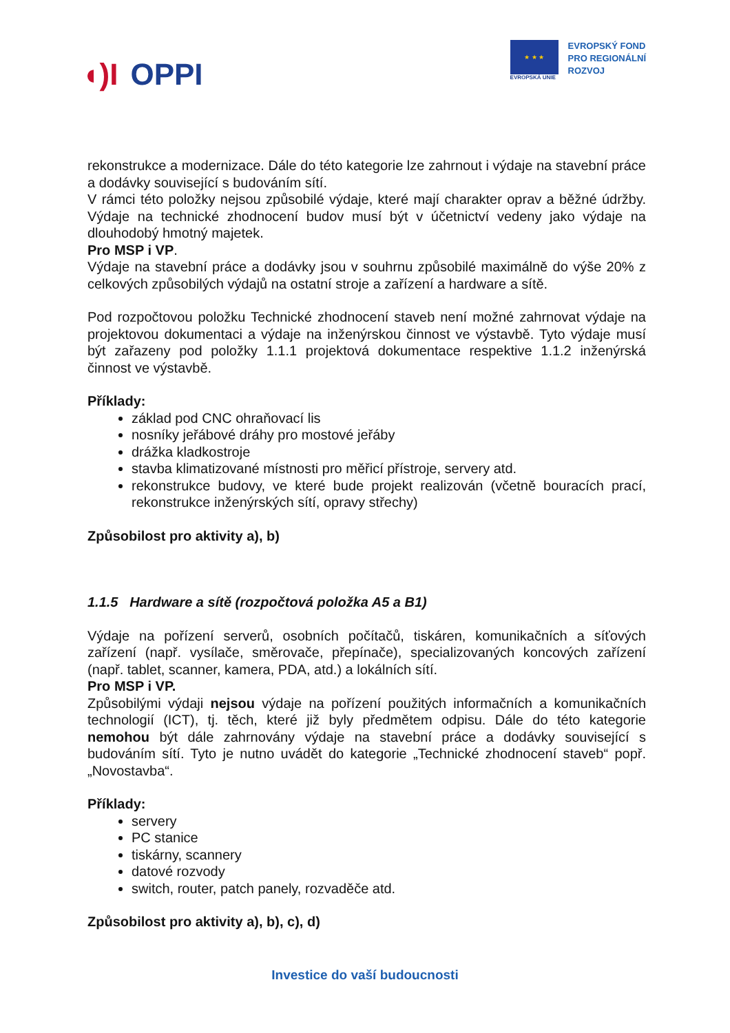◖)I OPPI
★ ★ ★
EVROPSKÁ UNIE
EVROPSKÝ FOND
PRO REGIONÁLNÍ
ROZVOJ
rekonstrukce a modernizace. Dále do této kategorie lze zahrnout i výdaje na stavební práce a dodávky související s budováním sítí.
V rámci této položky nejsou způsobilé výdaje, které mají charakter oprav a běžné údržby. Výdaje na technické zhodnocení budov musí být v účetnictví vedeny jako výdaje na dlouhodobý hmotný majetek.
Pro MSP i VP.
Výdaje na stavební práce a dodávky jsou v souhrnu způsobilé maximálně do výše 20% z celkových způsobilých výdajů na ostatní stroje a zařízení a hardware a sítě.
Pod rozpočtovou položku Technické zhodnocení staveb není možné zahrnovat výdaje na projektovou dokumentaci a výdaje na inženýrskou činnost ve výstavbě. Tyto výdaje musí být zařazeny pod položky 1.1.1 projektová dokumentace respektive 1.1.2 inženýrská činnost ve výstavbě.
Příklady:
základ pod CNC ohraňovací lis
nosníky jeřábové dráhy pro mostové jeřáby
drážka kladkostroje
stavba klimatizované místnosti pro měřicí přístroje, servery atd.
rekonstrukce budovy, ve které bude projekt realizován (včetně bouracích prací, rekonstrukce inženýrských sítí, opravy střechy)
Způsobilost pro aktivity a), b)
1.1.5 Hardware a sítě (rozpočtová položka A5 a B1)
Výdaje na pořízení serverů, osobních počítačů, tiskáren, komunikačních a síťových zařízení (např. vysílače, směrovače, přepínače), specializovaných koncových zařízení (např. tablet, scanner, kamera, PDA, atd.) a lokálních sítí.
Pro MSP i VP.
Způsobilými výdaji nejsou výdaje na pořízení použitých informačních a komunikačních technologií (ICT), tj. těch, které již byly předmětem odpisu. Dále do této kategorie nemohou být dále zahrnovány výdaje na stavební práce a dodávky související s budováním sítí. Tyto je nutno uvádět do kategorie „Technické zhodnocení staveb“ popř. „Novostavba“.
Příklady:
servery
PC stanice
tiskárny, scannery
datové rozvody
switch, router, patch panely, rozvaděče atd.
Způsobilost pro aktivity a), b), c), d)
Investice do vaší budoucnosti